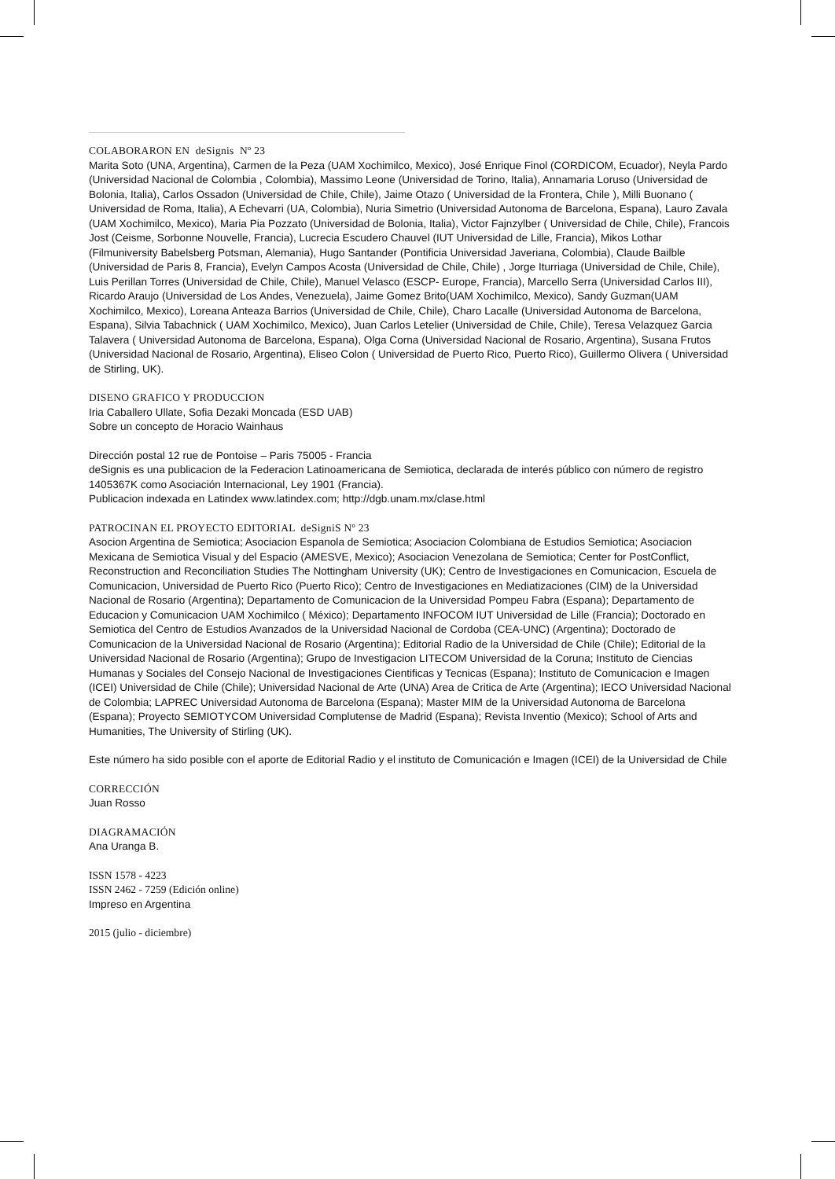COLABORARON EN deSignis Nº 23
Marita Soto (UNA, Argentina), Carmen de la Peza (UAM Xochimilco, Mexico), José Enrique Finol (CORDICOM, Ecuador), Neyla Pardo (Universidad Nacional de Colombia , Colombia), Massimo Leone (Universidad de Torino, Italia), Annamaria Loruso (Universidad de Bolonia, Italia), Carlos Ossadon (Universidad de Chile, Chile), Jaime Otazo ( Universidad de la Frontera, Chile ), Milli Buonano ( Universidad de Roma, Italia), A Echevarri (UA, Colombia), Nuria Simetrio (Universidad Autonoma de Barcelona, Espana), Lauro Zavala (UAM Xochimilco, Mexico), Maria Pia Pozzato (Universidad de Bolonia, Italia), Victor Fajnzylber ( Universidad de Chile, Chile), Francois Jost (Ceisme, Sorbonne Nouvelle, Francia), Lucrecia Escudero Chauvel (IUT Universidad de Lille, Francia), Mikos Lothar (Filmuniversity Babelsberg Potsman, Alemania), Hugo Santander (Pontificia Universidad Javeriana, Colombia), Claude Bailble (Universidad de Paris 8, Francia), Evelyn Campos Acosta (Universidad de Chile, Chile) , Jorge Iturriaga (Universidad de Chile, Chile), Luis Perillan Torres (Universidad de Chile, Chile), Manuel Velasco (ESCP- Europe, Francia), Marcello Serra (Universidad Carlos III), Ricardo Araujo (Universidad de Los Andes, Venezuela), Jaime Gomez Brito(UAM Xochimilco, Mexico), Sandy Guzman(UAM Xochimilco, Mexico), Loreana Anteaza Barrios (Universidad de Chile, Chile), Charo Lacalle (Universidad Autonoma de Barcelona, Espana), Silvia Tabachnick ( UAM Xochimilco, Mexico), Juan Carlos Letelier (Universidad de Chile, Chile), Teresa Velazquez Garcia Talavera ( Universidad Autonoma de Barcelona, Espana), Olga Corna (Universidad Nacional de Rosario, Argentina), Susana Frutos (Universidad Nacional de Rosario, Argentina), Eliseo Colon ( Universidad de Puerto Rico, Puerto Rico), Guillermo Olivera ( Universidad de Stirling, UK).
DISENO GRAFICO Y PRODUCCION
Iria Caballero Ullate, Sofia Dezaki Moncada (ESD UAB)
Sobre un concepto de Horacio Wainhaus
Dirección postal 12 rue de Pontoise – Paris 75005 - Francia
deSignis es una publicacion de la Federacion Latinoamericana de Semiotica, declarada de interés público con número de registro 1405367K como Asociación Internacional, Ley 1901 (Francia).
Publicacion indexada en Latindex www.latindex.com; http://dgb.unam.mx/clase.html
PATROCINAN EL PROYECTO EDITORIAL deSigniS Nº 23
Asocion Argentina de Semiotica; Asociacion Espanola de Semiotica; Asociacion Colombiana de Estudios Semiotica; Asociacion Mexicana de Semiotica Visual y del Espacio (AMESVE, Mexico); Asociacion Venezolana de Semiotica; Center for PostConflict, Reconstruction and Reconciliation Studies The Nottingham University (UK); Centro de Investigaciones en Comunicacion, Escuela de Comunicacion, Universidad de Puerto Rico (Puerto Rico); Centro de Investigaciones en Mediatizaciones (CIM) de la Universidad Nacional de Rosario (Argentina); Departamento de Comunicacion de la Universidad Pompeu Fabra (Espana); Departamento de Educacion y Comunicacion UAM Xochimilco ( México); Departamento INFOCOM IUT Universidad de Lille (Francia); Doctorado en Semiotica del Centro de Estudios Avanzados de la Universidad Nacional de Cordoba (CEA-UNC) (Argentina); Doctorado de Comunicacion de la Universidad Nacional de Rosario (Argentina); Editorial Radio de la Universidad de Chile (Chile); Editorial de la Universidad Nacional de Rosario (Argentina); Grupo de Investigacion LITECOM Universidad de la Coruna; Instituto de Ciencias Humanas y Sociales del Consejo Nacional de Investigaciones Cientificas y Tecnicas (Espana); Instituto de Comunicacion e Imagen (ICEI) Universidad de Chile (Chile); Universidad Nacional de Arte (UNA) Area de Critica de Arte (Argentina); IECO Universidad Nacional de Colombia; LAPREC Universidad Autonoma de Barcelona (Espana); Master MIM de la Universidad Autonoma de Barcelona (Espana); Proyecto SEMIOTYCOM Universidad Complutense de Madrid (Espana); Revista Inventio (Mexico); School of Arts and Humanities, The University of Stirling (UK).
Este número ha sido posible con el aporte de Editorial Radio y el instituto de Comunicación e Imagen (ICEI) de la Universidad de Chile
CORRECCIÓN
Juan Rosso
DIAGRAMACIÓN
Ana Uranga B.
ISSN 1578 - 4223
ISSN 2462 - 7259 (Edición online)
Impreso en Argentina
2015 (julio - diciembre)